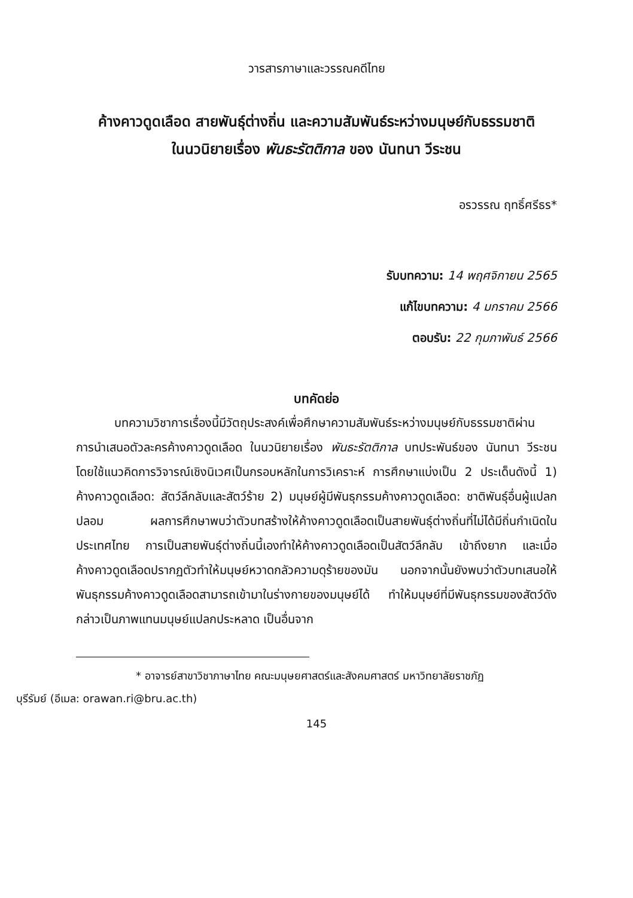วารสารภาษาและวรรณคดีไทย
ค้างคาวดูดเลือด สายพันธุ์ต่างถิ่น และความสัมพันธ์ระหว่างมนุษย์กับธรรมชาติ
ในนวนิยายเรื่อง พันธะรัตติกาล ของ นันทนา วีระชน
อรวรรณ ฤทธิ์ศรีธร*
รับบทความ: 14 พฤศจิกายน 2565
แก้ไขบทความ: 4 มกราคม 2566
ตอบรับ: 22 กุมภาพันธ์ 2566
บทคัดย่อ
บทความวิชาการเรื่องนี้มีวัตถุประสงค์เพื่อศึกษาความสัมพันธ์ระหว่างมนุษย์กับธรรมชาติผ่านการนำเสนอตัวละครค้างคาวดูดเลือด ในนวนิยายเรื่อง พันธะรัตติกาล บทประพันธ์ของ นันทนา วีระชน โดยใช้แนวคิดการวิจารณ์เชิงนิเวศเป็นกรอบหลักในการวิเคราะห์ การศึกษาแบ่งเป็น 2 ประเด็นดังนี้ 1) ค้างคาวดูดเลือด: สัตว์ลึกลับและสัตว์ร้าย 2) มนุษย์ผู้มีพันธุกรรมค้างคาวดูดเลือด: ชาติพันธุ์อื่นผู้แปลกปลอม ผลการศึกษาพบว่าตัวบทสร้างให้ค้างคาวดูดเลือดเป็นสายพันธุ์ต่างถิ่นที่ไม่ได้มีถิ่นกำเนิดในประเทศไทย การเป็นสายพันธุ์ต่างถิ่นนี้เองทำให้ค้างคาวดูดเลือดเป็นสัตว์ลึกลับ เข้าถึงยาก และเมื่อค้างคาวดูดเลือดปรากฏตัวทำให้มนุษย์หวาดกลัวความดุร้ายของมัน นอกจากนั้นยังพบว่าตัวบทเสนอให้พันธุกรรมค้างคาวดูดเลือดสามารถเข้ามาในร่างกายของมนุษย์ได้ ทำให้มนุษย์ที่มีพันธุกรรมของสัตว์ดังกล่าวเป็นภาพแทนมนุษย์แปลกประหลาด เป็นอื่นจาก
* อาจารย์สาขาวิชาภาษาไทย คณะมนุษยศาสตร์และสังคมศาสตร์ มหาวิทยาลัยราชภัฏ
บุรีรัมย์ (อีเมล: orawan.ri@bru.ac.th)
145